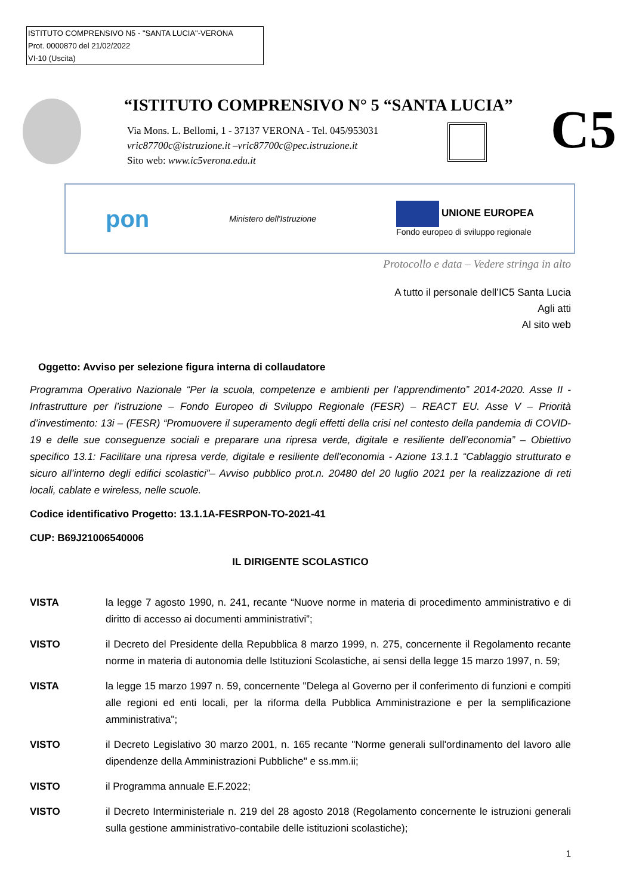ISTITUTO COMPRENSIVO N5 - "SANTA LUCIA"-VERONA
Prot. 0000870 del 21/02/2022
VI-10 (Uscita)
“ISTITUTO COMPRENSIVO N° 5 “SANTA LUCIA”
Via Mons. L. Bellomi, 1 - 37137 VERONA - Tel. 045/953031
vric87700c@istruzione.it –vric87700c@pec.istruzione.it
Sito web: www.ic5verona.edu.it
C5
pon Ministero dell'Istruzione UNIONE EUROPEA
Fondo europeo di sviluppo regionale
Protocollo e data – Vedere stringa in alto
A tutto il personale dell’IC5 Santa Lucia
Agli atti
Al sito web
Oggetto: Avviso per selezione figura interna di collaudatore
Programma Operativo Nazionale “Per la scuola, competenze e ambienti per l’apprendimento” 2014-2020. Asse II - Infrastrutture per l’istruzione – Fondo Europeo di Sviluppo Regionale (FESR) – REACT EU. Asse V – Priorità d’investimento: 13i – (FESR) “Promuovere il superamento degli effetti della crisi nel contesto della pandemia di COVID-19 e delle sue conseguenze sociali e preparare una ripresa verde, digitale e resiliente dell’economia” – Obiettivo specifico 13.1: Facilitare una ripresa verde, digitale e resiliente dell'economia - Azione 13.1.1 “Cablaggio strutturato e sicuro all’interno degli edifici scolastici”– Avviso pubblico prot.n. 20480 del 20 luglio 2021 per la realizzazione di reti locali, cablate e wireless, nelle scuole.
Codice identificativo Progetto: 13.1.1A-FESRPON-TO-2021-41
CUP: B69J21006540006
IL DIRIGENTE SCOLASTICO
VISTA la legge 7 agosto 1990, n. 241, recante “Nuove norme in materia di procedimento amministrativo e di diritto di accesso ai documenti amministrativi”;
VISTO il Decreto del Presidente della Repubblica 8 marzo 1999, n. 275, concernente il Regolamento recante norme in materia di autonomia delle Istituzioni Scolastiche, ai sensi della legge 15 marzo 1997, n. 59;
VISTA la legge 15 marzo 1997 n. 59, concernente "Delega al Governo per il conferimento di funzioni e compiti alle regioni ed enti locali, per la riforma della Pubblica Amministrazione e per la semplificazione amministrativa";
VISTO il Decreto Legislativo 30 marzo 2001, n. 165 recante "Norme generali sull'ordinamento del lavoro alle dipendenze della Amministrazioni Pubbliche" e ss.mm.ii;
VISTO il Programma annuale E.F.2022;
VISTO il Decreto Interministeriale n. 219 del 28 agosto 2018 (Regolamento concernente le istruzioni generali sulla gestione amministrativo-contabile delle istituzioni scolastiche);
1